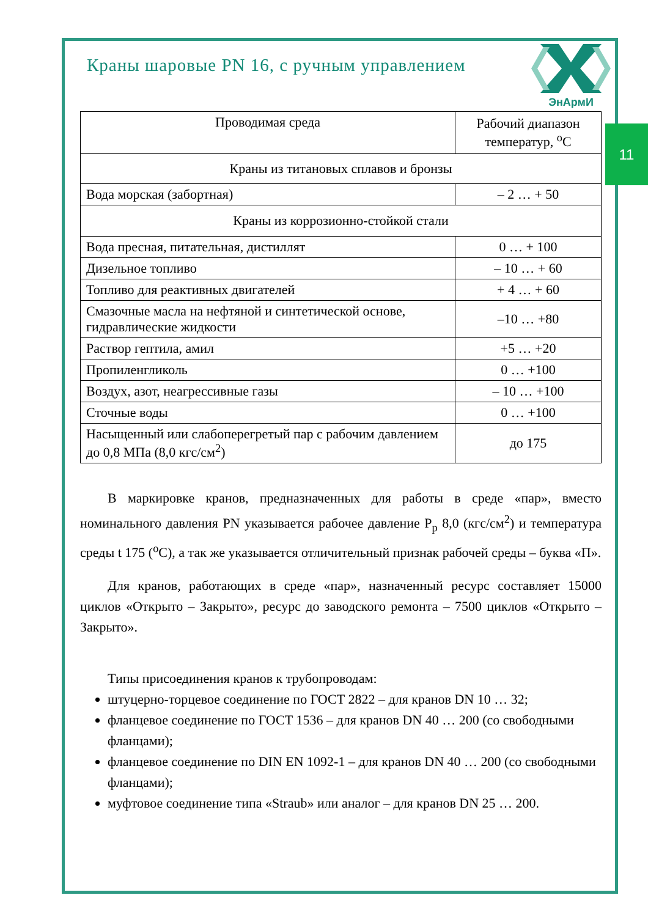11
ЭнАрмИ
Краны шаровые PN 16, с ручным управлением
| Проводимая среда | Рабочий диапазон температур, <sup>о</sup>С |
| --- | --- |
| Краны из титановых сплавов и бронзы | |
| Вода морская (забортная) | – 2 … + 50 |
| Краны из коррозионно-стойкой стали | |
| Вода пресная, питательная, дистиллят | 0 … + 100 |
| Дизельное топливо | – 10 … + 60 |
| Топливо для реактивных двигателей | + 4 … + 60 |
| Смазочные масла на нефтяной и синтетической основе, гидравлические жидкости | –10 … +80 |
| Раствор гептила, амил | +5 … +20 |
| Пропиленгликоль | 0 … +100 |
| Воздух, азот, неагрессивные газы | – 10 … +100 |
| Сточные воды | 0 … +100 |
| Насыщенный или слабоперегретый пар с рабочим давлением до 0,8 МПа (8,0 кгс/см<sup>2</sup>) | до 175 |
В маркировке кранов, предназначенных для работы в среде «пар», вместо номинального давления PN указывается рабочее давление Р<sub>р</sub> 8,0 (кгс/см<sup>2</sup>) и температура среды t 175 (<sup>о</sup>С), а так же указывается отличительный признак рабочей среды – буква «П».
Для кранов, работающих в среде «пар», назначенный ресурс составляет 15000 циклов «Открыто – Закрыто», ресурс до заводского ремонта – 7500 циклов «Открыто – Закрыто».
Типы присоединения кранов к трубопроводам:
штуцерно-торцевое соединение по ГОСТ 2822 – для кранов DN 10 … 32;
фланцевое соединение по ГОСТ 1536 – для кранов DN 40 … 200 (со свободными фланцами);
фланцевое соединение по DIN EN 1092-1 – для кранов DN 40 … 200 (со свободными фланцами);
муфтовое соединение типа «Straub» или аналог – для кранов DN 25 … 200.